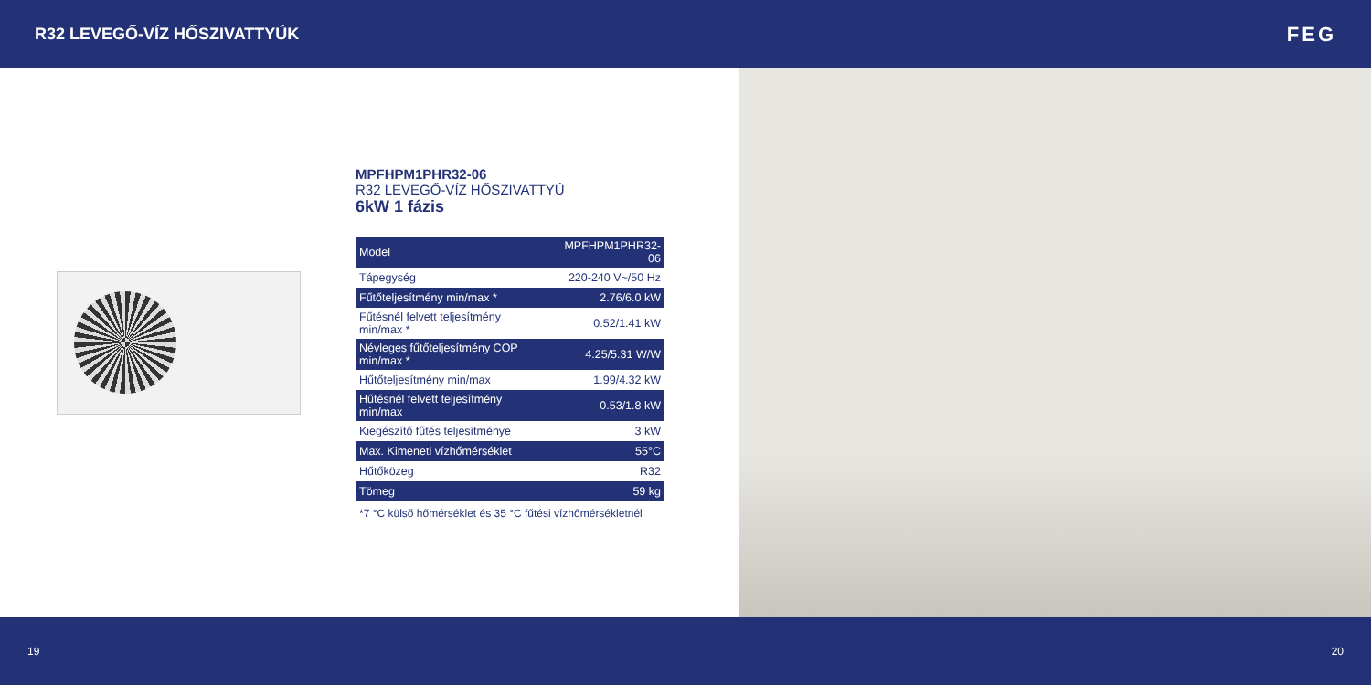R32 LEVEGŐ-VÍZ HŐSZIVATTYÚK
FEG
MPFHPM1PHR32-06
R32 LEVEGŐ-VÍZ HŐSZIVATTYÚ
6kW 1 fázis
| Model | MPFHPM1PHR32-06 |
| Tápegység | 220-240 V~/50 Hz |
| Fűtőteljesítmény min/max * | 2.76/6.0 kW |
| Fűtésnél felvett teljesítmény min/max * | 0.52/1.41 kW |
| Névleges fűtőteljesítmény COP min/max * | 4.25/5.31 W/W |
| Hűtőteljesítmény min/max | 1.99/4.32 kW |
| Hűtésnél felvett teljesítmény min/max | 0.53/1.8 kW |
| Kiegészítő fűtés teljesítménye | 3 kW |
| Max. Kimeneti vízhőmérséklet | 55°C |
| Hűtőközeg | R32 |
| Tömeg | 59 kg |
*7 °C külső hőmérséklet és 35 °C fűtési vízhőmérsékletnél
19 20